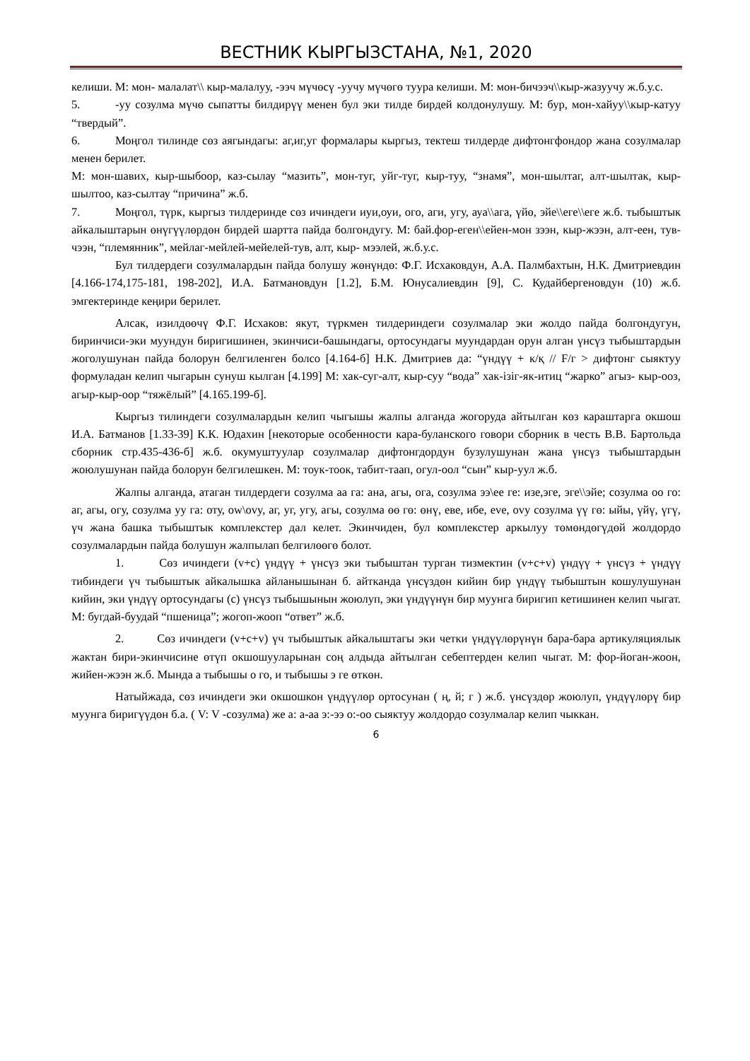ВЕСТНИК КЫРГЫЗСТАНА, №1, 2020
келиши. М: мон- малалат\\ кыр-малалуу, -ээч мүчөсү -уучу мүчөгө туура келиши. М: мон-бичээч\\кыр-жазуучу ж.б.у.с.
5. -уу созулма мүчө сыпатты билдирүү менен бул эки тилде бирдей колдонулушу. М: бур, мон-хайуу\\кыр-катуу “твердый”.
6. Моңгол тилинде сөз аягындагы: аг,иг,уг формалары кыргыз, тектеш тилдерде дифтонгфондор жана созулмалар менен берилет.
М: мон-шавих, кыр-шыбоор, каз-сылау “мазить”, мон-туг, уйг-туг, кыр-туу, “знамя”, мон-шылтаг, алт-шылтак, кыр-шылтоо, каз-сылтау “причина” ж.б.
7. Моңгол, түрк, кыргыз тилдеринде сөз ичиндеги иуи,оуи, ого, аги, угу, ауа\\ага, үйө, эйе\\еге\\еге ж.б. тыбыштык айкалыштарын өнүгүүлөрдөн бирдей шартта пайда болгондугу. М: бай.фор-еген\\ейен-мон зээн, кыр-жээн, алт-еен, тув-чээн, “племянник”, мейлаг-мейлей-мейелей-тув, алт, кыр- мээлей, ж.б.у.с.
Бул тилдердеги созулмалардын пайда болушу жөнүндө: Ф.Г. Исхаковдун, А.А. Палмбахтын, Н.К. Дмитриевдин [4.166-174,175-181, 198-202], И.А. Батмановдун [1.2], Б.М. Юнусалиевдин [9], С. Кудайбергеновдун (10) ж.б. эмгектеринде кеңири берилет.
Алсак, изилдөөчү Ф.Г. Исхаков: якут, түркмен тилдериндеги созулмалар эки жолдо пайда болгондугун, биринчиси-эки муундун биригишинен, экинчиси-башындагы, ортосундагы муундардан орун алган үнсүз тыбыштардын жоголушунан пайда болорун белгиленген болсо [4.164-б] Н.К. Дмитриев да: “үндүү + к/қ // F/г > дифтонг сыяктуу формуладан келип чыгарын сунуш кылган [4.199] М: хак-суг-алт, кыр-суу “вода” хак-ізіг-як-итиц “жарко” агыз- кыр-ооз, агыр-кыр-оор “тяжёлый” [4.165.199-б].
Кыргыз тилиндеги созулмалардын келип чыгышы жалпы алганда жогоруда айтылган көз караштарга окшош И.А. Батманов [1.33-39] К.К. Юдахин [некоторые особенности кара-буланского говори сборник в честь В.В. Бартольда сборник стр.435-436-б] ж.б. окумуштуулар созулмалар дифтонгдордун бузулушунан жана үнсүз тыбыштардын жоюлушунан пайда болорун белгилешкен. М: тоук-тоок, табит-таап, огул-оол “сын” кыр-уул ж.б.
Жалпы алганда, атаган тилдердеги созулма аа га: ана, агы, ога, созулма ээ\ее ге: изе,эге, эге\\эйе; созулма оо го: аг, агы, огу, созулма уу га: оту, ow\ovy, аг, уг, угу, агы, созулма өө гө: өнү, еве, ибе, eve, ovy созулма үү гө: ыйы, үйү, үгү, үч жана башка тыбыштык комплекстер дал келет. Экинчиден, бул комплекстер аркылуу төмөндөгүдөй жолдордо созулмалардын пайда болушун жалпылап белгилөөгө болот.
1. Сөз ичиндеги (v+c) үндүү + үнсүз эки тыбыштан турган тизмектин (v+c+v) үндүү + үнсүз + үндүү тибиндеги үч тыбыштык айкалышка айланышынан б. айтканда үнсүздөн кийин бир үндүү тыбыштын кошулушунан кийин, эки үндүү ортосундагы (с) үнсүз тыбышынын жоюлуп, эки үндүүнүн бир муунга биригип кетишинен келип чыгат. М: бугдай-буудай “пшеница”; жогоп-жооп “ответ” ж.б.
2. Сөз ичиндеги (v+c+v) үч тыбыштык айкалыштагы эки четки үндүүлөрүнүн бара-бара артикуляциялык жактан бири-экинчисине өтүп окшошууларынан соң алдыда айтылган себептерден келип чыгат. М: фор-йоган-жоон, жийен-жээн ж.б. Мында а тыбышы о го, и тыбышы э ге өткөн.
Натыйжада, сөз ичиндеги эки окшошкон үндүүлөр ортосунан ( ң, й; г ) ж.б. үнсүздөр жоюлуп, үндүүлөрү бир муунга биригүүдөн б.а. ( V: V -созулма) же а: а-аа э:-ээ о:-оо сыяктуу жолдордо созулмалар келип чыккан.
6